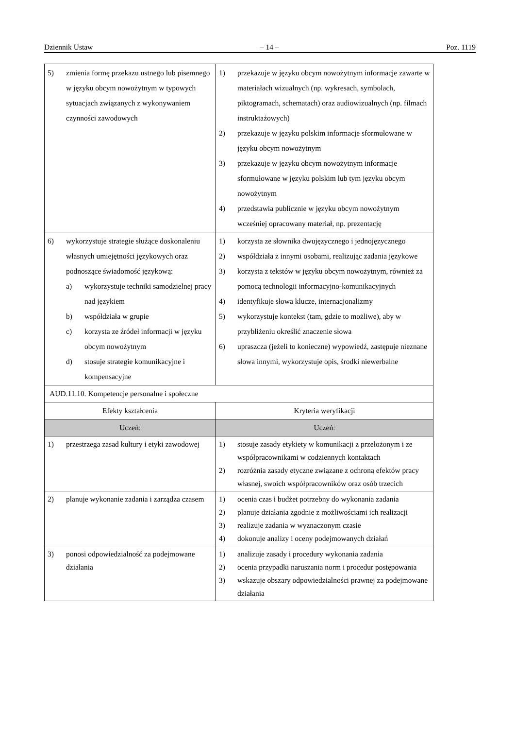Dziennik Ustaw – 14 – Poz. 1119
| 5) zmienia formę przekazu ustnego lub pisemnego w języku obcym nowożytnym w typowych sytuacjach związanych z wykonywaniem czynności zawodowych | 1) przekazuje w języku obcym nowożytnym informacje zawarte w materiałach wizualnych (np. wykresach, symbolach, piktogramach, schematach) oraz audiowizualnych (np. filmach instruktażowych) 2) przekazuje w języku polskim informacje sformułowane w języku obcym nowożytnym 3) przekazuje w języku obcym nowożytnym informacje sformułowane w języku polskim lub tym języku obcym nowożytnym 4) przedstawia publicznie w języku obcym nowożytnym wcześniej opracowany materiał, np. prezentację |
| 6) wykorzystuje strategie służące doskonaleniu własnych umiejętności językowych oraz podnoszące świadomość językową: a) wykorzystuje techniki samodzielnej pracy nad językiem b) współdziała w grupie c) korzysta ze źródeł informacji w języku obcym nowożytnym d) stosuje strategie komunikacyjne i kompensacyjne | 1) korzysta ze słownika dwujęzycznego i jednojęzycznego 2) współdziała z innymi osobami, realizując zadania językowe 3) korzysta z tekstów w języku obcym nowożytnym, również za pomocą technologii informacyjno-komunikacyjnych 4) identyfikuje słowa klucze, internacjonalizmy 5) wykorzystuje kontekst (tam, gdzie to możliwe), aby w przybliżeniu określić znaczenie słowa 6) upraszcza (jeżeli to konieczne) wypowiedź, zastępuje nieznane słowa innymi, wykorzystuje opis, środki niewerbalne |
| AUD.11.10. Kompetencje personalne i społeczne | |
| Efekty kształcenia | Kryteria weryfikacji |
| Uczeń: | Uczeń: |
| 1) przestrzega zasad kultury i etyki zawodowej | 1) stosuje zasady etykiety w komunikacji z przełożonym i ze współpracownikami w codziennych kontaktach 2) rozróżnia zasady etyczne związane z ochroną efektów pracy własnej, swoich współpracowników oraz osób trzecich |
| 2) planuje wykonanie zadania i zarządza czasem | 1) ocenia czas i budżet potrzebny do wykonania zadania 2) planuje działania zgodnie z możliwościami ich realizacji 3) realizuje zadania w wyznaczonym czasie 4) dokonuje analizy i oceny podejmowanych działań |
| 3) ponosi odpowiedzialność za podejmowane działania | 1) analizuje zasady i procedury wykonania zadania 2) ocenia przypadki naruszania norm i procedur postępowania 3) wskazuje obszary odpowiedzialności prawnej za podejmowane działania |